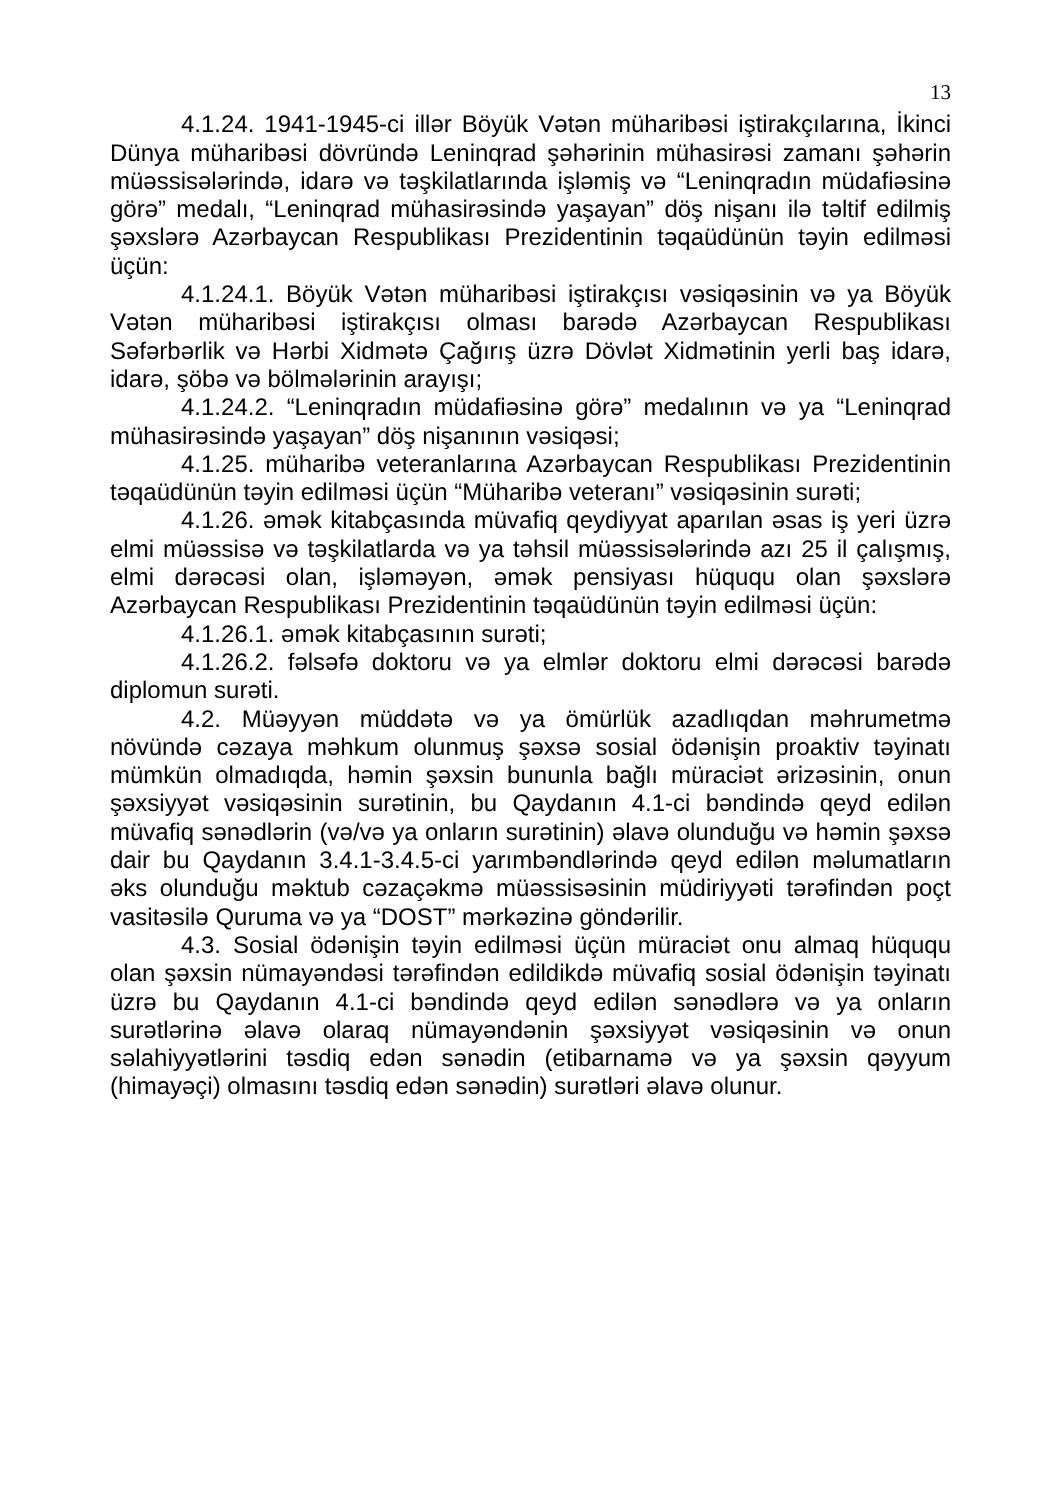13
4.1.24. 1941-1945-ci illər Böyük Vətən müharibəsi iştirakçılarına, İkinci Dünya müharibəsi dövründə Leninqrad şəhərinin mühasirəsi zamanı şəhərin müəssisələrində, idarə və təşkilatlarında işləmiş və “Leninqradın müdafiəsinə görə” medalı, “Leninqrad mühasirəsində yaşayan” döş nişanı ilə təltif edilmiş şəxslərə Azərbaycan Respublikası Prezidentinin təqaüdünün təyin edilməsi üçün:
4.1.24.1. Böyük Vətən müharibəsi iştirakçısı vəsiqəsinin və ya Böyük Vətən müharibəsi iştirakçısı olması barədə Azərbaycan Respublikası Səfərbərlik və Hərbi Xidmətə Çağırış üzrə Dövlət Xidmətinin yerli baş idarə, idarə, şöbə və bölmələrinin arayışı;
4.1.24.2. “Leninqradın müdafiəsinə görə” medalının və ya “Leninqrad mühasirəsində yaşayan” döş nişanının vəsiqəsi;
4.1.25. müharibə veteranlarına Azərbaycan Respublikası Prezidentinin təqaüdünün təyin edilməsi üçün “Müharibə veteranı” vəsiqəsinin surəti;
4.1.26. əmək kitabçasında müvafiq qeydiyyat aparılan əsas iş yeri üzrə elmi müəssisə və təşkilatlarda və ya təhsil müəssisələrində azı 25 il çalışmış, elmi dərəcəsi olan, işləməyən, əmək pensiyası hüququ olan şəxslərə Azərbaycan Respublikası Prezidentinin təqaüdünün təyin edilməsi üçün:
4.1.26.1. əmək kitabçasının surəti;
4.1.26.2. fəlsəfə doktoru və ya elmlər doktoru elmi dərəcəsi barədə diplomun surəti.
4.2. Müəyyən müddətə və ya ömürlük azadlıqdan məhrumetmə növündə cəzaya məhkum olunmuş şəxsə sosial ödənişin proaktiv təyinatı mümkün olmadıqda, həmin şəxsin bununla bağlı müraciət ərizəsinin, onun şəxsiyyət vəsiqəsinin surətinin, bu Qaydanın 4.1-ci bəndində qeyd edilən müvafiq sənədlərin (və/və ya onların surətinin) əlavə olunduğu və həmin şəxsə dair bu Qaydanın 3.4.1-3.4.5-ci yarımbəndlərində qeyd edilən məlumatların əks olunduğu məktub cəzaçəkmə müəssisəsinin müdiriyyəti tərəfindən poçt vasitəsilə Quruma və ya “DOST” mərkəzinə göndərilir.
4.3. Sosial ödənişin təyin edilməsi üçün müraciət onu almaq hüququ olan şəxsin nümayəndəsi tərəfindən edildikdə müvafiq sosial ödənişin təyinatı üzrə bu Qaydanın 4.1-ci bəndində qeyd edilən sənədlərə və ya onların surətlərinə əlavə olaraq nümayəndənin şəxsiyyət vəsiqəsinin və onun səlahiyyətlərini təsdiq edən sənədin (etibarnamə və ya şəxsin qəyyum (himayəçi) olmasını təsdiq edən sənədin) surətləri əlavə olunur.